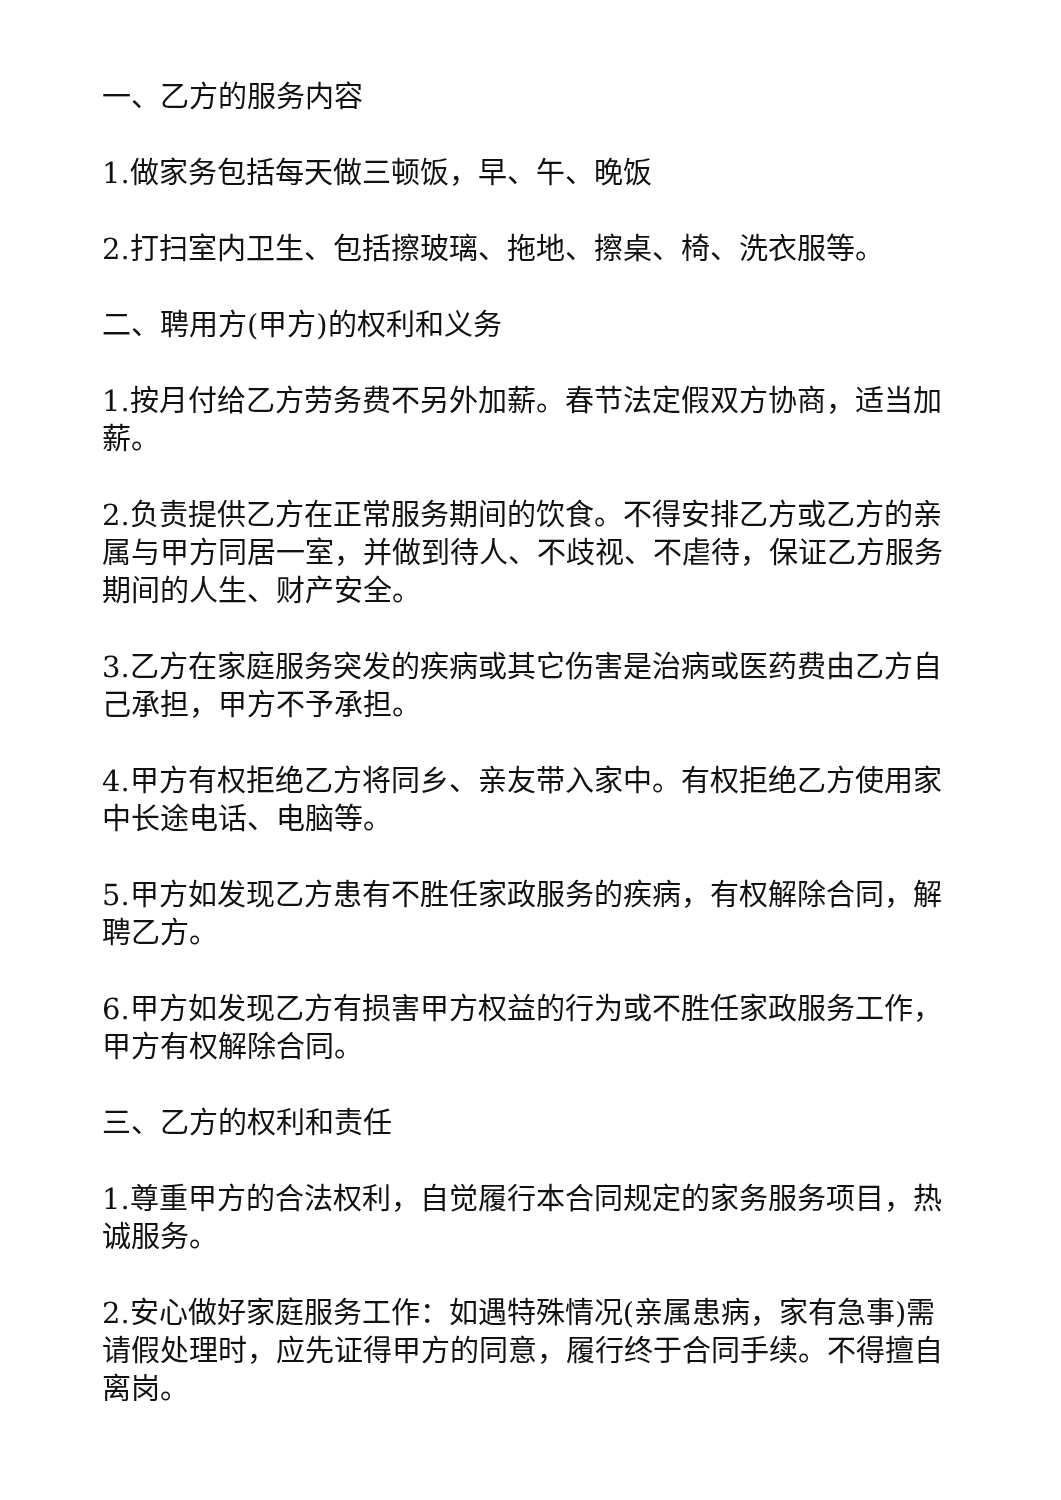一、乙方的服务内容
1.做家务包括每天做三顿饭，早、午、晚饭
2.打扫室内卫生、包括擦玻璃、拖地、擦桌、椅、洗衣服等。
二、聘用方(甲方)的权利和义务
1.按月付给乙方劳务费不另外加薪。春节法定假双方协商，适当加薪。
2.负责提供乙方在正常服务期间的饮食。不得安排乙方或乙方的亲属与甲方同居一室，并做到待人、不歧视、不虐待，保证乙方服务期间的人生、财产安全。
3.乙方在家庭服务突发的疾病或其它伤害是治病或医药费由乙方自己承担，甲方不予承担。
4.甲方有权拒绝乙方将同乡、亲友带入家中。有权拒绝乙方使用家中长途电话、电脑等。
5.甲方如发现乙方患有不胜任家政服务的疾病，有权解除合同，解聘乙方。
6.甲方如发现乙方有损害甲方权益的行为或不胜任家政服务工作，甲方有权解除合同。
三、乙方的权利和责任
1.尊重甲方的合法权利，自觉履行本合同规定的家务服务项目，热诚服务。
2.安心做好家庭服务工作：如遇特殊情况(亲属患病，家有急事)需请假处理时，应先证得甲方的同意，履行终于合同手续。不得擅自离岗。